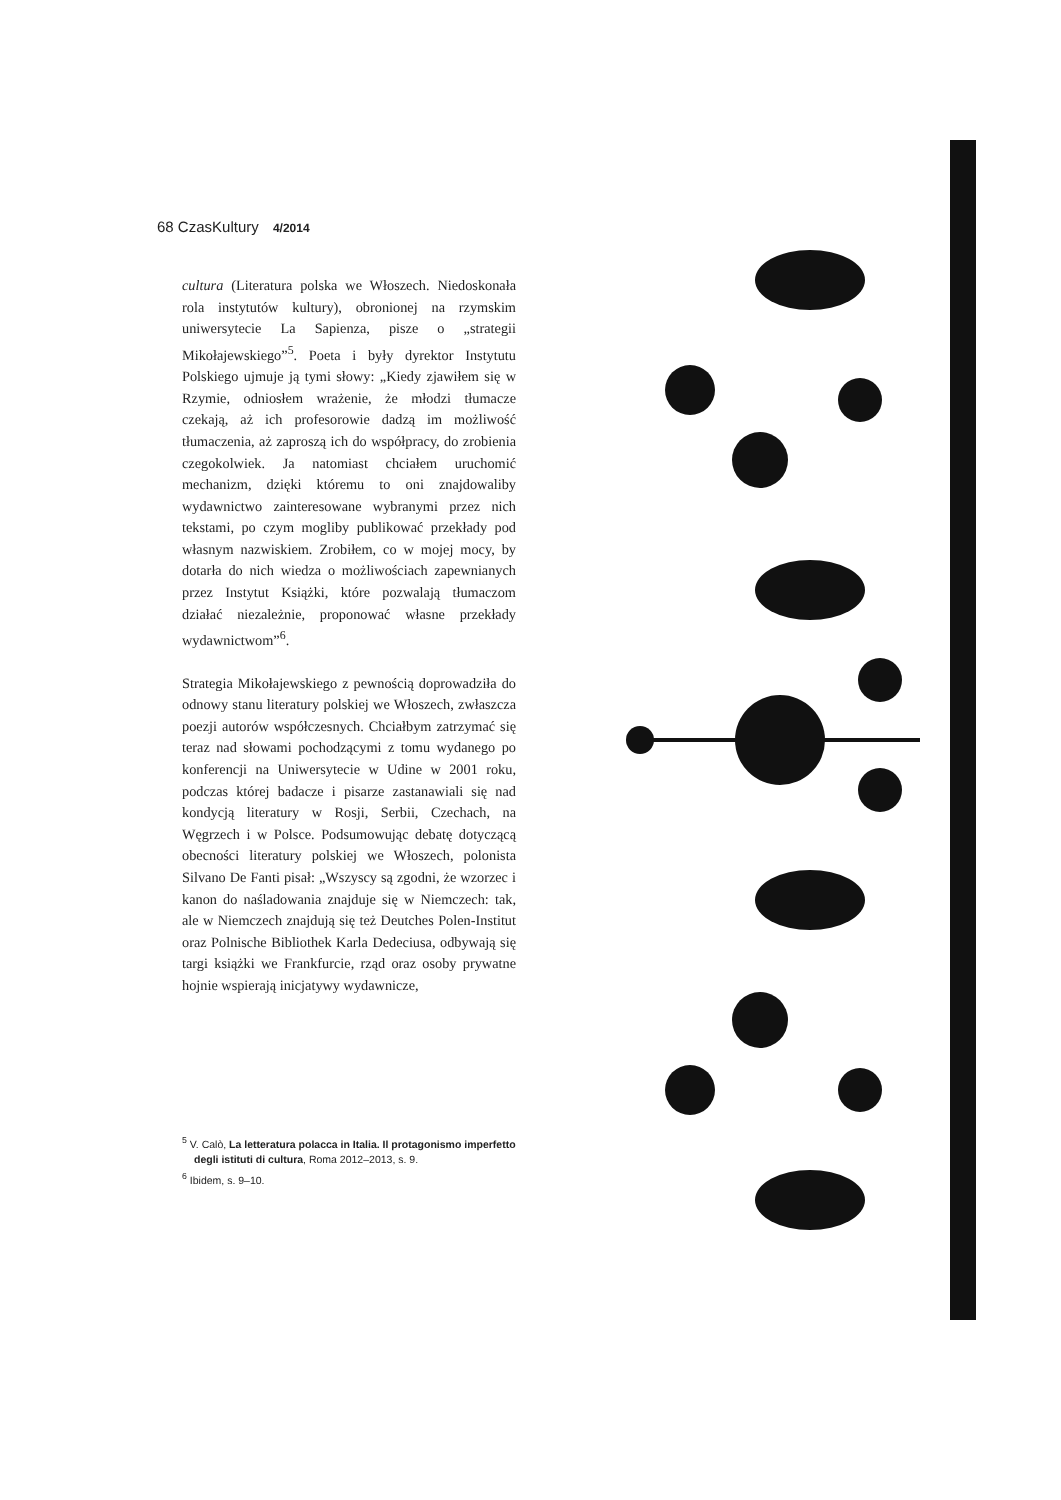68 Czas Kultury 4/2014
cultura (Literatura polska we Włoszech. Niedoskonała rola instytutów kultury), obronionej na rzymskim uniwersytecie La Sapienza, pisze o „strategii Mikołajewskiego”<sup>5</sup>. Poeta i były dyrektor Instytutu Polskiego ujmuje ją tymi słowy: „Kiedy zjawiłem się w Rzymie, odniosłem wrażenie, że młodzi tłumacze czekają, aż ich profesorowie dadzą im możliwość tłumaczenia, aż zaproszą ich do współpracy, do zrobienia czegokolwiek. Ja natomiast chciałem uruchomić mechanizm, dzięki któremu to oni znajdowaliby wydawnictwo zainteresowane wybranymi przez nich tekstami, po czym mogliby publikować przekłady pod własnym nazwiskiem. Zrobiłem, co w mojej mocy, by dotarła do nich wiedza o możliwościach zapewnianych przez Instytut Książki, które pozwalają tłumaczom działać niezależnie, proponować własne przekłady wydawnictwom”<sup>6</sup>.
Strategia Mikołajewskiego z pewnością doprowadziła do odnowy stanu literatury polskiej we Włoszech, zwłaszcza poezji autorów współczesnych. Chciałbym zatrzymać się teraz nad słowami pochodzącymi z tomu wydanego po konferencji na Uniwersytecie w Udine w 2001 roku, podczas której badacze i pisarze zastanawiali się nad kondycją literatury w Rosji, Serbii, Czechach, na Węgrzech i w Polsce. Podsumowując debatę dotyczącą obecności literatury polskiej we Włoszech, polonista Silvano De Fanti pisał: „Wszyscy są zgodni, że wzorzec i kanon do naśladowania znajduje się w Niemczech: tak, ale w Niemczech znajdują się też Deutches Polen-Institut oraz Polnische Bibliothek Karla Dedeciusa, odbywają się targi książki we Frankfurcie, rząd oraz osoby prywatne hojnie wspierają inicjatywy wydawnicze,
<sup>5</sup> V. Calò, La letteratura polacca in Italia. Il protagonismo imperfetto degli istituti di cultura, Roma 2012–2013, s. 9.
<sup>6</sup> Ibidem, s. 9–10.